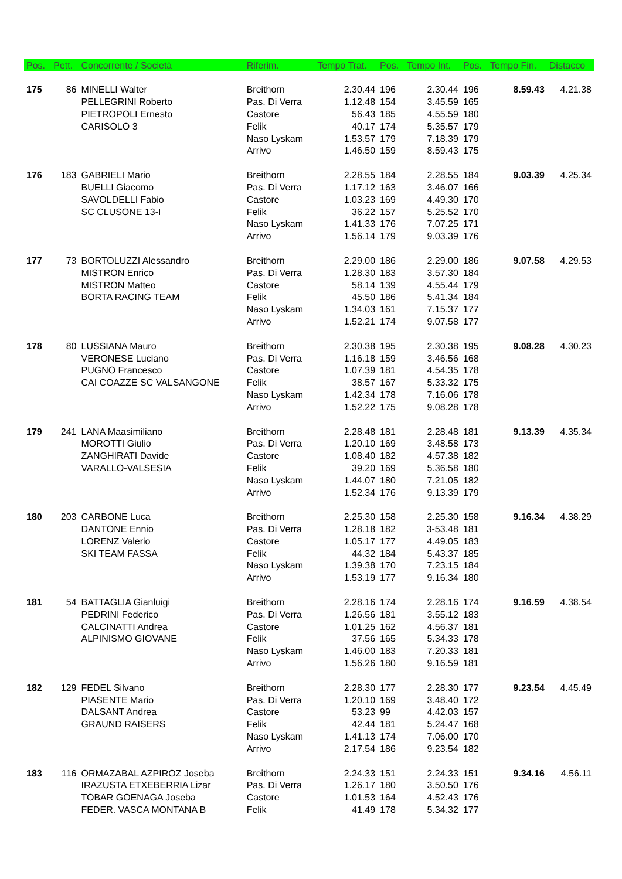| Pos. | Pett. | Concorrente / Società | Riferim. | Tempo Trat. | Pos. | Tempo Int. | Pos. | Tempo Fin. | Distacco |
| --- | --- | --- | --- | --- | --- | --- | --- | --- | --- |
| 175 | 86 | MINELLI Walter | Breithorn | 2.30.44 | 196 | 2.30.44 | 196 | 8.59.43 | 4.21.38 |
| | | PELLEGRINI Roberto | Pas. Di Verra | 1.12.48 | 154 | 3.45.59 | 165 | | |
| | | PIETROPOLI Ernesto | Castore | 56.43 | 185 | 4.55.59 | 180 | | |
| | | CARISOLO 3 | Felik | 40.17 | 174 | 5.35.57 | 179 | | |
| | | | Naso Lyskam | 1.53.57 | 179 | 7.18.39 | 179 | | |
| | | | Arrivo | 1.46.50 | 159 | 8.59.43 | 175 | | |
| 176 | 183 | GABRIELI Mario | Breithorn | 2.28.55 | 184 | 2.28.55 | 184 | 9.03.39 | 4.25.34 |
| | | BUELLI Giacomo | Pas. Di Verra | 1.17.12 | 163 | 3.46.07 | 166 | | |
| | | SAVOLDELLI Fabio | Castore | 1.03.23 | 169 | 4.49.30 | 170 | | |
| | | SC CLUSONE 13-I | Felik | 36.22 | 157 | 5.25.52 | 170 | | |
| | | | Naso Lyskam | 1.41.33 | 176 | 7.07.25 | 171 | | |
| | | | Arrivo | 1.56.14 | 179 | 9.03.39 | 176 | | |
| 177 | 73 | BORTOLUZZI Alessandro | Breithorn | 2.29.00 | 186 | 2.29.00 | 186 | 9.07.58 | 4.29.53 |
| | | MISTRON Enrico | Pas. Di Verra | 1.28.30 | 183 | 3.57.30 | 184 | | |
| | | MISTRON Matteo | Castore | 58.14 | 139 | 4.55.44 | 179 | | |
| | | BORTA RACING TEAM | Felik | 45.50 | 186 | 5.41.34 | 184 | | |
| | | | Naso Lyskam | 1.34.03 | 161 | 7.15.37 | 177 | | |
| | | | Arrivo | 1.52.21 | 174 | 9.07.58 | 177 | | |
| 178 | 80 | LUSSIANA Mauro | Breithorn | 2.30.38 | 195 | 2.30.38 | 195 | 9.08.28 | 4.30.23 |
| | | VERONESE Luciano | Pas. Di Verra | 1.16.18 | 159 | 3.46.56 | 168 | | |
| | | PUGNO Francesco | Castore | 1.07.39 | 181 | 4.54.35 | 178 | | |
| | | CAI COAZZE SC VALSANGONE | Felik | 38.57 | 167 | 5.33.32 | 175 | | |
| | | | Naso Lyskam | 1.42.34 | 178 | 7.16.06 | 178 | | |
| | | | Arrivo | 1.52.22 | 175 | 9.08.28 | 178 | | |
| 179 | 241 | LANA Maasimiliano | Breithorn | 2.28.48 | 181 | 2.28.48 | 181 | 9.13.39 | 4.35.34 |
| | | MOROTTI Giulio | Pas. Di Verra | 1.20.10 | 169 | 3.48.58 | 173 | | |
| | | ZANGHIRATI Davide | Castore | 1.08.40 | 182 | 4.57.38 | 182 | | |
| | | VARALLO-VALSESIA | Felik | 39.20 | 169 | 5.36.58 | 180 | | |
| | | | Naso Lyskam | 1.44.07 | 180 | 7.21.05 | 182 | | |
| | | | Arrivo | 1.52.34 | 176 | 9.13.39 | 179 | | |
| 180 | 203 | CARBONE Luca | Breithorn | 2.25.30 | 158 | 2.25.30 | 158 | 9.16.34 | 4.38.29 |
| | | DANTONE Ennio | Pas. Di Verra | 1.28.18 | 182 | 3-53.48 | 181 | | |
| | | LORENZ Valerio | Castore | 1.05.17 | 177 | 4.49.05 | 183 | | |
| | | SKI TEAM FASSA | Felik | 44.32 | 184 | 5.43.37 | 185 | | |
| | | | Naso Lyskam | 1.39.38 | 170 | 7.23.15 | 184 | | |
| | | | Arrivo | 1.53.19 | 177 | 9.16.34 | 180 | | |
| 181 | 54 | BATTAGLIA Gianluigi | Breithorn | 2.28.16 | 174 | 2.28.16 | 174 | 9.16.59 | 4.38.54 |
| | | PEDRINI Federico | Pas. Di Verra | 1.26.56 | 181 | 3.55.12 | 183 | | |
| | | CALCINATTI Andrea | Castore | 1.01.25 | 162 | 4.56.37 | 181 | | |
| | | ALPINISMO GIOVANE | Felik | 37.56 | 165 | 5.34.33 | 178 | | |
| | | | Naso Lyskam | 1.46.00 | 183 | 7.20.33 | 181 | | |
| | | | Arrivo | 1.56.26 | 180 | 9.16.59 | 181 | | |
| 182 | 129 | FEDEL Silvano | Breithorn | 2.28.30 | 177 | 2.28.30 | 177 | 9.23.54 | 4.45.49 |
| | | PIASENTE Mario | Pas. Di Verra | 1.20.10 | 169 | 3.48.40 | 172 | | |
| | | DALSANT Andrea | Castore | 53.23 | 99 | 4.42.03 | 157 | | |
| | | GRAUND RAISERS | Felik | 42.44 | 181 | 5.24.47 | 168 | | |
| | | | Naso Lyskam | 1.41.13 | 174 | 7.06.00 | 170 | | |
| | | | Arrivo | 2.17.54 | 186 | 9.23.54 | 182 | | |
| 183 | 116 | ORMAZABAL AZPIROZ Joseba | Breithorn | 2.24.33 | 151 | 2.24.33 | 151 | 9.34.16 | 4.56.11 |
| | | IRAZUSTA ETXEBERRIA Lizar | Pas. Di Verra | 1.26.17 | 180 | 3.50.50 | 176 | | |
| | | TOBAR GOENAGA Joseba | Castore | 1.01.53 | 164 | 4.52.43 | 176 | | |
| | | FEDER. VASCA MONTANA B | Felik | 41.49 | 178 | 5.34.32 | 177 | | |